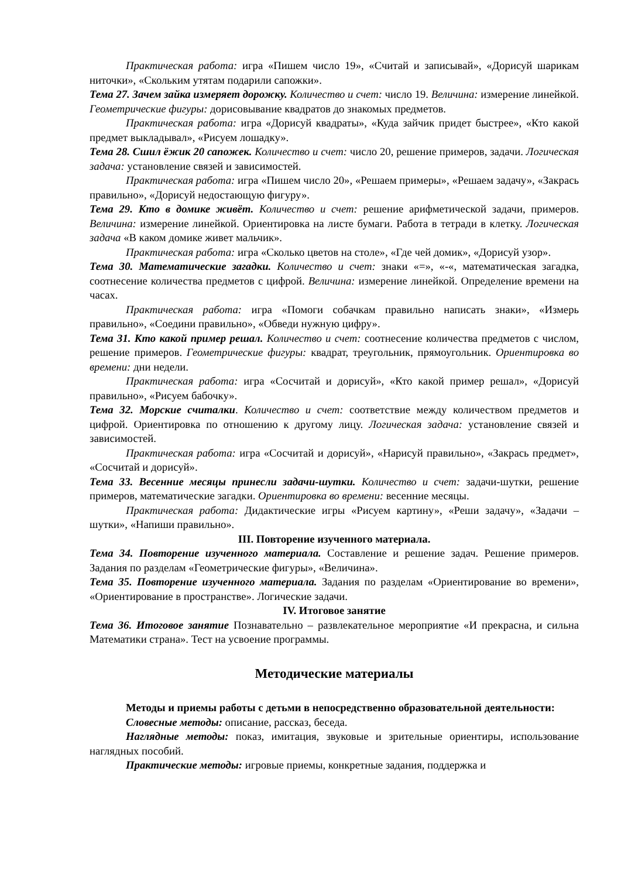Практическая работа: игра «Пишем число 19», «Считай и записывай», «Дорисуй шарикам ниточки», «Скольким утятам подарили сапожки».
Тема 27. Зачем зайка измеряет дорожку. Количество и счет: число 19. Величина: измерение линейкой. Геометрические фигуры: дорисовывание квадратов до знакомых предметов.
Практическая работа: игра «Дорисуй квадраты», «Куда зайчик придет быстрее», «Кто какой предмет выкладывал», «Рисуем лошадку».
Тема 28. Сшил ёжик 20 сапожек. Количество и счет: число 20, решение примеров, задачи. Логическая задача: установление связей и зависимостей.
Практическая работа: игра «Пишем число 20», «Решаем примеры», «Решаем задачу», «Закрась правильно», «Дорисуй недостающую фигуру».
Тема 29. Кто в домике живёт. Количество и счет: решение арифметической задачи, примеров. Величина: измерение линейкой. Ориентировка на листе бумаги. Работа в тетради в клетку. Логическая задача «В каком домике живет мальчик».
Практическая работа: игра «Сколько цветов на столе», «Где чей домик», «Дорисуй узор».
Тема 30. Математические загадки. Количество и счет: знаки «=», «-«, математическая загадка, соотнесение количества предметов с цифрой. Величина: измерение линейкой. Определение времени на часах.
Практическая работа: игра «Помоги собачкам правильно написать знаки», «Измерь правильно», «Соедини правильно», «Обведи нужную цифру».
Тема 31. Кто какой пример решал. Количество и счет: соотнесение количества предметов с числом, решение примеров. Геометрические фигуры: квадрат, треугольник, прямоугольник. Ориентировка во времени: дни недели.
Практическая работа: игра «Сосчитай и дорисуй», «Кто какой пример решал», «Дорисуй правильно», «Рисуем бабочку».
Тема 32. Морские считалки. Количество и счет: соответствие между количеством предметов и цифрой. Ориентировка по отношению к другому лицу. Логическая задача: установление связей и зависимостей.
Практическая работа: игра «Сосчитай и дорисуй», «Нарисуй правильно», «Закрась предмет», «Сосчитай и дорисуй».
Тема 33. Весенние месяцы принесли задачи-шутки. Количество и счет: задачи-шутки, решение примеров, математические загадки. Ориентировка во времени: весенние месяцы.
Практическая работа: Дидактические игры «Рисуем картину», «Реши задачу», «Задачи – шутки», «Напиши правильно».
III. Повторение изученного материала.
Тема 34. Повторение изученного материала. Составление и решение задач. Решение примеров. Задания по разделам «Геометрические фигуры», «Величина».
Тема 35. Повторение изученного материала. Задания по разделам «Ориентирование во времени», «Ориентирование в пространстве». Логические задачи.
IV. Итоговое занятие
Тема 36. Итоговое занятие Познавательно – развлекательное мероприятие «И прекрасна, и сильна Математики страна». Тест на усвоение программы.
Методические материалы
Методы и приемы работы с детьми в непосредственно образовательной деятельности:
Словесные методы: описание, рассказ, беседа.
Наглядные методы: показ, имитация, звуковые и зрительные ориентиры, использование наглядных пособий.
Практические методы: игровые приемы, конкретные задания, поддержка и